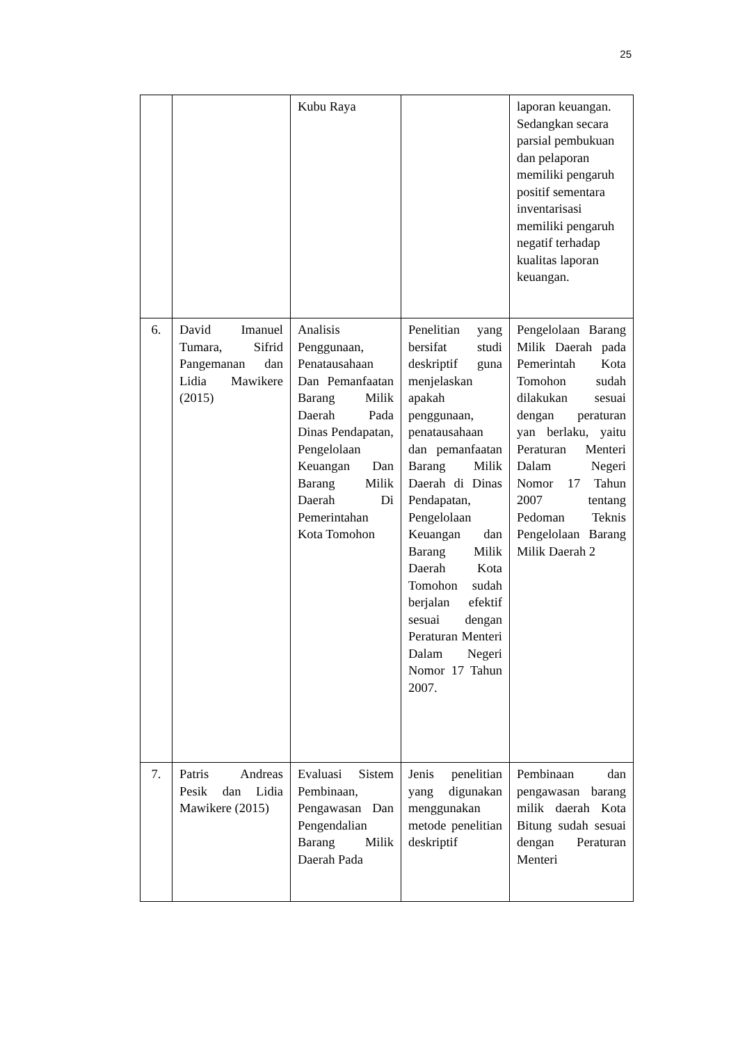25
| | | Kubu Raya | | laporan keuangan. Sedangkan secara parsial pembukuan dan pelaporan memiliki pengaruh positif sementara inventarisasi memiliki pengaruh negatif terhadap kualitas laporan keuangan. |
| 6. | David Imanuel Tumara, Sifrid Pangemanan dan Lidia Mawikere (2015) | Analisis Penggunaan, Penatausahaan Dan Pemanfaatan Barang Milik Daerah Pada Dinas Pendapatan, Pengelolaan Keuangan Dan Barang Milik Daerah Di Pemerintahan Kota Tomohon | Penelitian yang bersifat studi deskriptif guna menjelaskan apakah penggunaan, penatausahaan dan pemanfaatan Barang Milik Daerah di Dinas Pendapatan, Pengelolaan Keuangan dan Barang Milik Daerah Kota Tomohon sudah berjalan efektif sesuai dengan Peraturan Menteri Dalam Negeri Nomor 17 Tahun 2007. | Pengelolaan Barang Milik Daerah pada Pemerintah Kota Tomohon sudah dilakukan sesuai dengan peraturan yan berlaku, yaitu Peraturan Menteri Dalam Negeri Nomor 17 Tahun 2007 tentang Pedoman Teknis Pengelolaan Barang Milik Daerah 2 |
| 7. | Patris Andreas Pesik dan Lidia Mawikere (2015) | Evaluasi Sistem Pembinaan, Pengawasan Dan Pengendalian Barang Milik Daerah Pada | Jenis penelitian yang digunakan menggunakan metode penelitian deskriptif | Pembinaan dan pengawasan barang milik daerah Kota Bitung sudah sesuai dengan Peraturan Menteri |